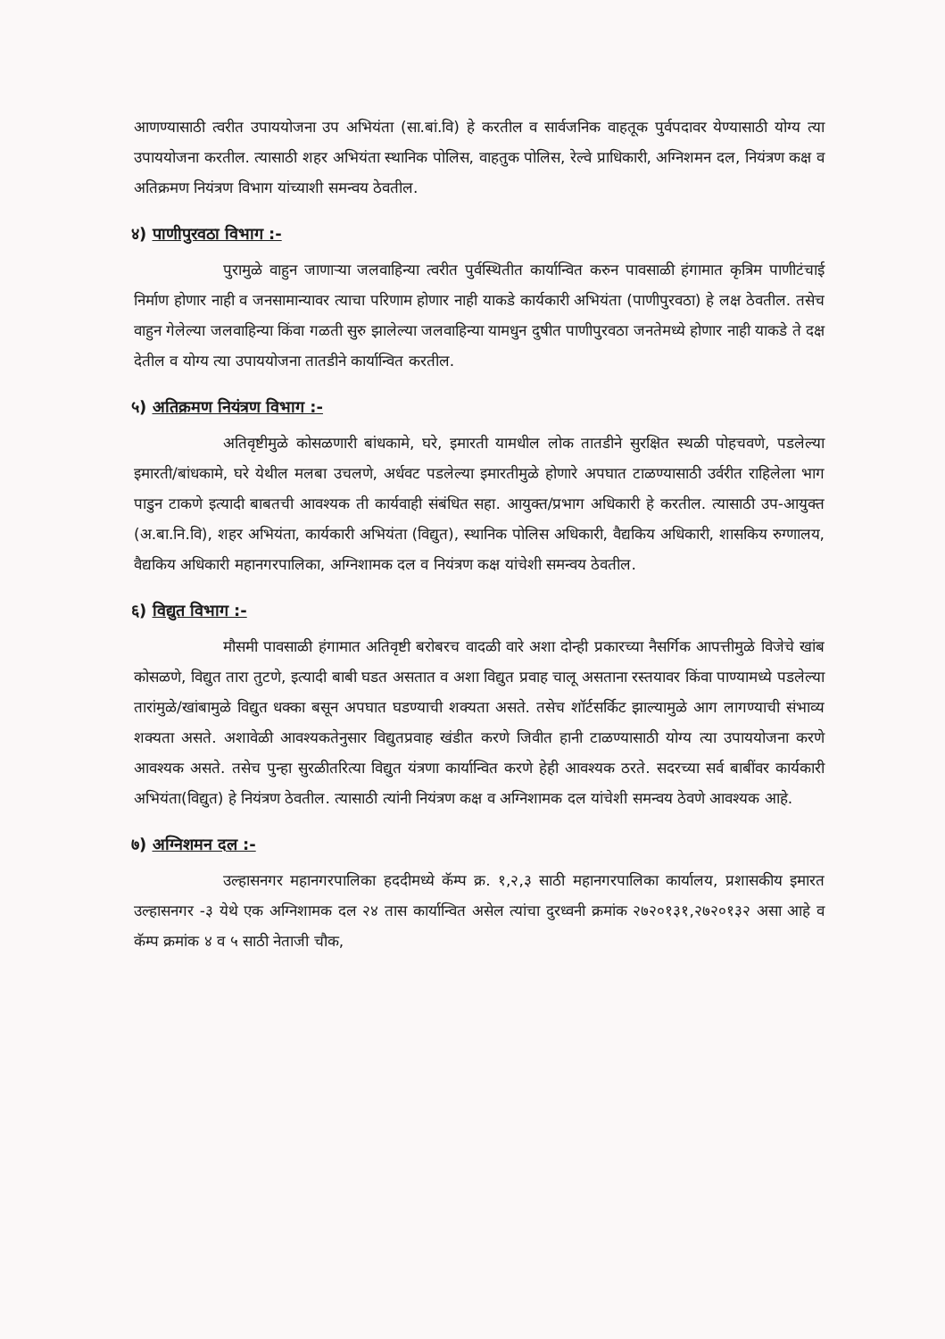आणण्यासाठी त्वरीत उपाययोजना उप अभियंता (सा.बां.वि) हे करतील व सार्वजनिक वाहतूक पुर्वपदावर येण्यासाठी योग्य त्या उपाययोजना करतील. त्यासाठी शहर अभियंता स्थानिक पोलिस, वाहतुक पोलिस, रेल्वे प्राधिकारी, अग्निशमन दल, नियंत्रण कक्ष व अतिक्रमण नियंत्रण विभाग यांच्याशी समन्वय ठेवतील.
४) पाणीपुरवठा विभाग :-
पुरामुळे वाहुन जाणाऱ्या जलवाहिन्या त्वरीत पुर्वस्थितीत कार्यान्वित करुन पावसाळी हंगामात कृत्रिम पाणीटंचाई निर्माण होणार नाही व जनसामान्यावर त्याचा परिणाम होणार नाही याकडे कार्यकारी अभियंता (पाणीपुरवठा) हे लक्ष ठेवतील. तसेच वाहुन गेलेल्या जलवाहिन्या किंवा गळती सुरु झालेल्या जलवाहिन्या यामधुन दुषीत पाणीपुरवठा जनतेमध्ये होणार नाही याकडे ते दक्ष देतील व योग्य त्या उपाययोजना तातडीने कार्यान्वित करतील.
५) अतिक्रमण नियंत्रण विभाग :-
अतिवृष्टीमुळे कोसळणारी बांधकामे, घरे, इमारती यामधील लोक तातडीने सुरक्षित स्थळी पोहचवणे, पडलेल्या इमारती/बांधकामे, घरे येथील मलबा उचलणे, अर्धवट पडलेल्या इमारतीमुळे होणारे अपघात टाळण्यासाठी उर्वरीत राहिलेला भाग पाडुन टाकणे इत्यादी बाबतची आवश्यक ती कार्यवाही संबंधित सहा. आयुक्त/प्रभाग अधिकारी हे करतील. त्यासाठी उप-आयुक्त (अ.बा.नि.वि), शहर अभियंता, कार्यकारी अभियंता (विद्युत), स्थानिक पोलिस अधिकारी, वैद्यकिय अधिकारी, शासकिय रुग्णालय, वैद्यकिय अधिकारी महानगरपालिका, अग्निशामक दल व नियंत्रण कक्ष यांचेशी समन्वय ठेवतील.
६) विद्युत विभाग :-
मौसमी पावसाळी हंगामात अतिवृष्टी बरोबरच वादळी वारे अशा दोन्ही प्रकारच्या नैसर्गिक आपत्तीमुळे विजेचे खांब कोसळणे, विद्युत तारा तुटणे, इत्यादी बाबी घडत असतात व अशा विद्युत प्रवाह चालू असताना रस्तयावर किंवा पाण्यामध्ये पडलेल्या तारांमुळे/खांबामुळे विद्युत धक्का बसून अपघात घडण्याची शक्यता असते. तसेच शॉर्टसर्किट झाल्यामुळे आग लागण्याची संभाव्य शक्यता असते. अशावेळी आवश्यकतेनुसार विद्युतप्रवाह खंडीत करणे जिवीत हानी टाळण्यासाठी योग्य त्या उपाययोजना करणे आवश्यक असते. तसेच पुन्हा सुरळीतरित्या विद्युत यंत्रणा कार्यान्वित करणे हेही आवश्यक ठरते. सदरच्या सर्व बाबींवर कार्यकारी अभियंता(विद्युत) हे नियंत्रण ठेवतील. त्यासाठी त्यांनी नियंत्रण कक्ष व अग्निशामक दल यांचेशी समन्वय ठेवणे आवश्यक आहे.
७) अग्निशमन दल :-
उल्हासनगर महानगरपालिका हददीमध्ये कॅम्प क्र. १,२,३ साठी महानगरपालिका कार्यालय, प्रशासकीय इमारत उल्हासनगर -३ येथे एक अग्निशामक दल २४ तास कार्यान्वित असेल त्यांचा दुरध्वनी क्रमांक २७२०१३१,२७२०१३२ असा आहे व कॅम्प क्रमांक ४ व ५ साठी नेताजी चौक,